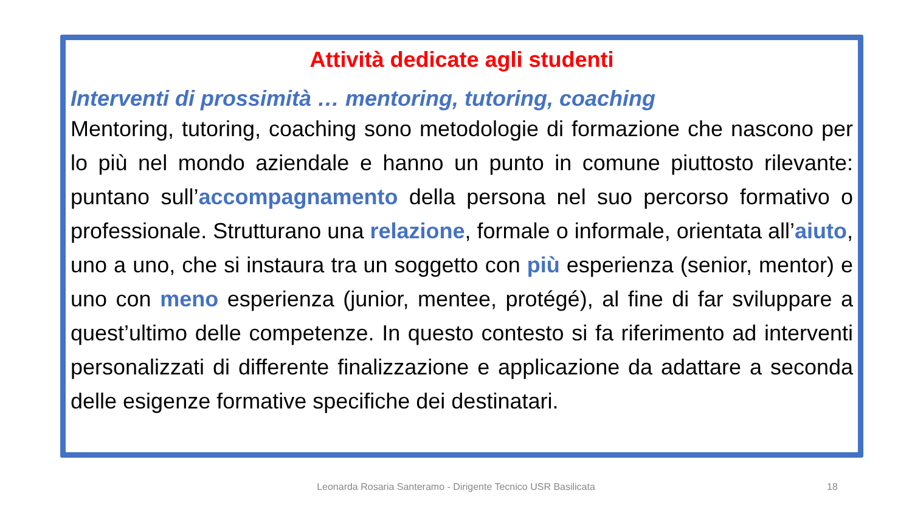Attività dedicate agli studenti
Interventi di prossimità … mentoring, tutoring, coaching
Mentoring, tutoring, coaching sono metodologie di formazione che nascono per lo più nel mondo aziendale e hanno un punto in comune piuttosto rilevante: puntano sull’accompagnamento della persona nel suo percorso formativo o professionale. Strutturano una relazione, formale o informale, orientata all’aiuto, uno a uno, che si instaura tra un soggetto con più esperienza (senior, mentor) e uno con meno esperienza (junior, mentee, protégé), al fine di far sviluppare a quest’ultimo delle competenze. In questo contesto si fa riferimento ad interventi personalizzati di differente finalizzazione e applicazione da adattare a seconda delle esigenze formative specifiche dei destinatari.
Leonarda Rosaria Santeramo - Dirigente Tecnico USR Basilicata 18